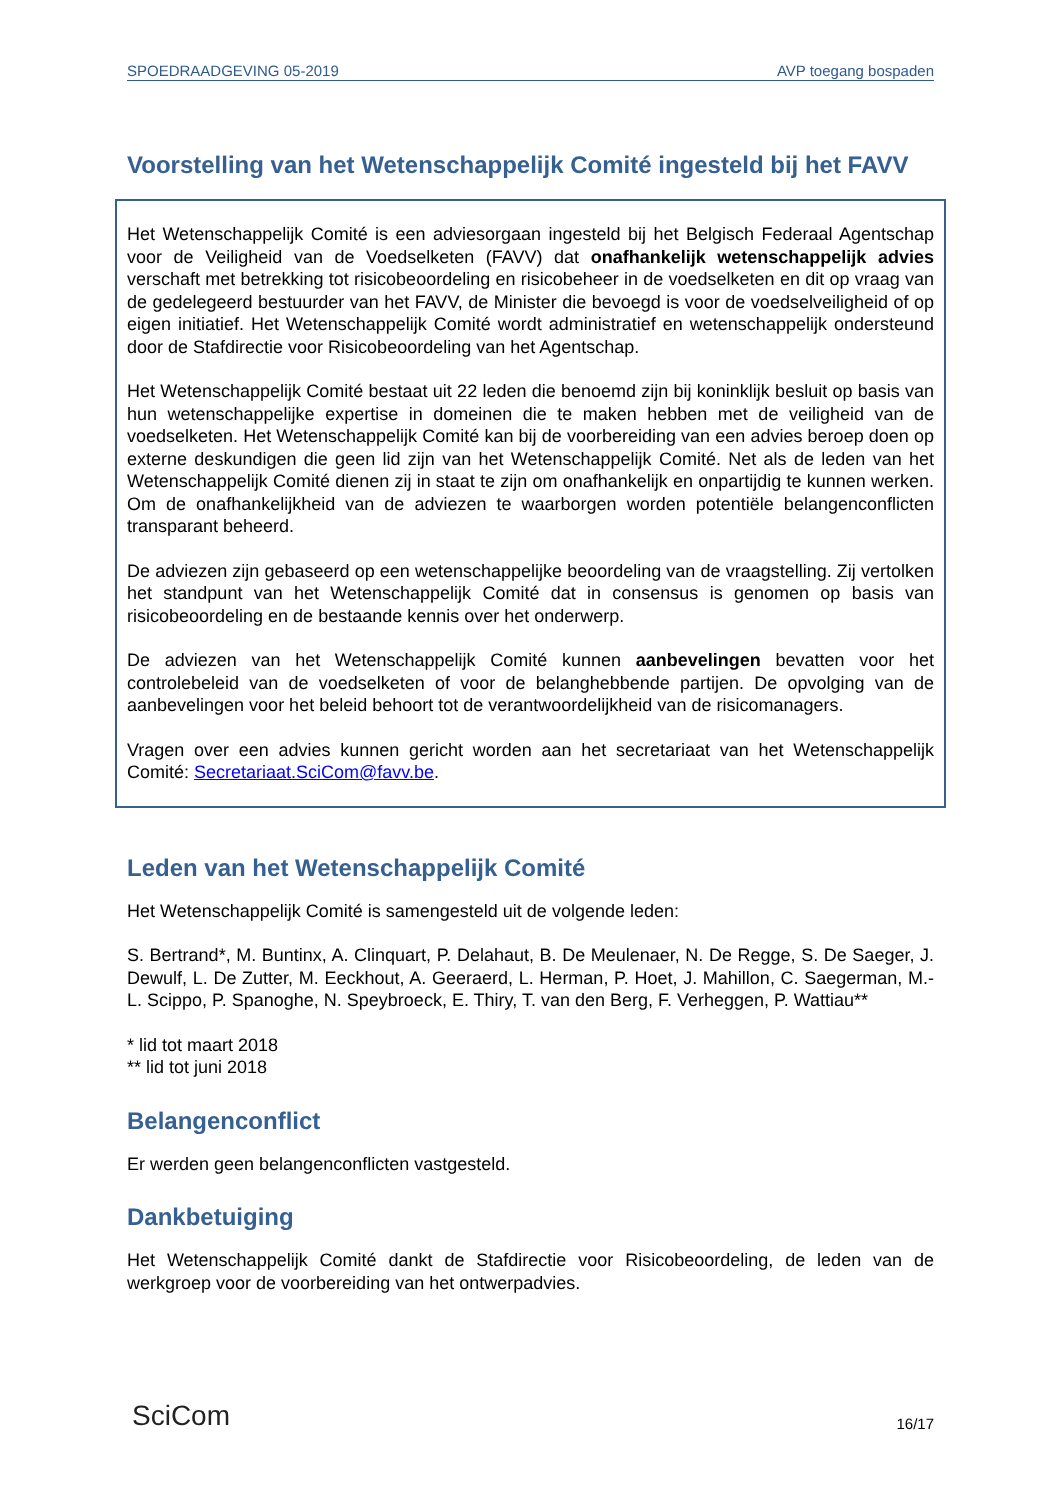SPOEDRAADGEVING 05-2019 AVP toegang bospaden
Voorstelling van het Wetenschappelijk Comité ingesteld bij het FAVV
Het Wetenschappelijk Comité is een adviesorgaan ingesteld bij het Belgisch Federaal Agentschap voor de Veiligheid van de Voedselketen (FAVV) dat onafhankelijk wetenschappelijk advies verschaft met betrekking tot risicobeoordeling en risicobeheer in de voedselketen en dit op vraag van de gedelegeerd bestuurder van het FAVV, de Minister die bevoegd is voor de voedselveiligheid of op eigen initiatief. Het Wetenschappelijk Comité wordt administratief en wetenschappelijk ondersteund door de Stafdirectie voor Risicobeoordeling van het Agentschap.
Het Wetenschappelijk Comité bestaat uit 22 leden die benoemd zijn bij koninklijk besluit op basis van hun wetenschappelijke expertise in domeinen die te maken hebben met de veiligheid van de voedselketen. Het Wetenschappelijk Comité kan bij de voorbereiding van een advies beroep doen op externe deskundigen die geen lid zijn van het Wetenschappelijk Comité. Net als de leden van het Wetenschappelijk Comité dienen zij in staat te zijn om onafhankelijk en onpartijdig te kunnen werken. Om de onafhankelijkheid van de adviezen te waarborgen worden potentiële belangenconflicten transparant beheerd.
De adviezen zijn gebaseerd op een wetenschappelijke beoordeling van de vraagstelling. Zij vertolken het standpunt van het Wetenschappelijk Comité dat in consensus is genomen op basis van risicobeoordeling en de bestaande kennis over het onderwerp.
De adviezen van het Wetenschappelijk Comité kunnen aanbevelingen bevatten voor het controlebeleid van de voedselketen of voor de belanghebbende partijen. De opvolging van de aanbevelingen voor het beleid behoort tot de verantwoordelijkheid van de risicomanagers.
Vragen over een advies kunnen gericht worden aan het secretariaat van het Wetenschappelijk Comité: Secretariaat.SciCom@favv.be.
Leden van het Wetenschappelijk Comité
Het Wetenschappelijk Comité is samengesteld uit de volgende leden:
S. Bertrand*, M. Buntinx, A. Clinquart, P. Delahaut, B. De Meulenaer, N. De Regge, S. De Saeger, J. Dewulf, L. De Zutter, M. Eeckhout, A. Geeraerd, L. Herman, P. Hoet, J. Mahillon, C. Saegerman, M.-L. Scippo, P. Spanoghe, N. Speybroeck, E. Thiry, T. van den Berg, F. Verheggen, P. Wattiau**
* lid tot maart 2018
** lid tot juni 2018
Belangenconflict
Er werden geen belangenconflicten vastgesteld.
Dankbetuiging
Het Wetenschappelijk Comité dankt de Stafdirectie voor Risicobeoordeling, de leden van de werkgroep voor de voorbereiding van het ontwerpadvies.
SciCom 16/17